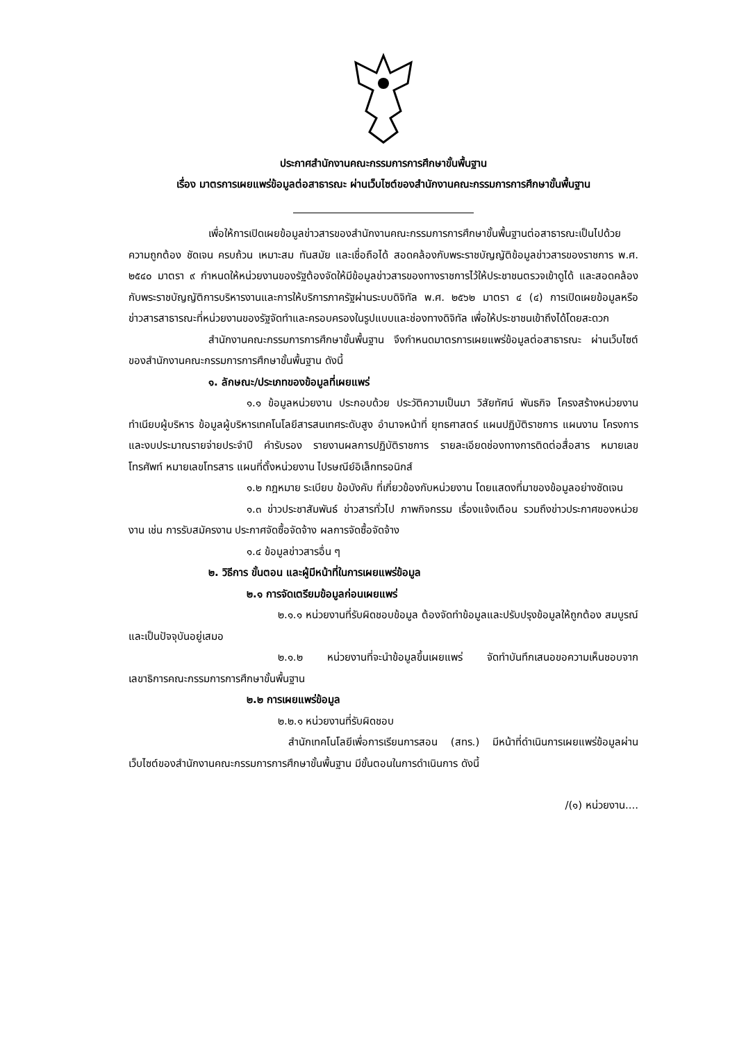ประกาศสำนักงานคณะกรรมการการศึกษาขั้นพื้นฐาน
เรื่อง มาตรการเผยแพร่ข้อมูลต่อสาธารณะ ผ่านเว็บไซต์ของสำนักงานคณะกรรมการการศึกษาขั้นพื้นฐาน
เพื่อให้การเปิดเผยข้อมูลข่าวสารของสำนักงานคณะกรรมการการศึกษาขั้นพื้นฐานต่อสาธารณะเป็นไปด้วยความถูกต้อง ชัดเจน ครบถ้วน เหมาะสม ทันสมัย และเชื่อถือได้ สอดคล้องกับพระราชบัญญัติข้อมูลข่าวสารของราชการ พ.ศ. ๒๕๔๐ มาตรา ๙ กำหนดให้หน่วยงานของรัฐต้องจัดให้มีข้อมูลข่าวสารของทางราชการไว้ให้ประชาชนตรวจเข้าดูได้ และสอดคล้องกับพระราชบัญญัติการบริหารงานและการให้บริการภาครัฐผ่านระบบดิจิทัล พ.ศ. ๒๕๖๒ มาตรา ๔ (๔) การเปิดเผยข้อมูลหรือข่าวสารสาธารณะที่หน่วยงานของรัฐจัดทำและครอบครองในรูปแบบและช่องทางดิจิทัล เพื่อให้ประชาชนเข้าถึงได้โดยสะดวก
สำนักงานคณะกรรมการการศึกษาขั้นพื้นฐาน จึงกำหนดมาตรการเผยแพร่ข้อมูลต่อสาธารณะ ผ่านเว็บไซต์ของสำนักงานคณะกรรมการการศึกษาขั้นพื้นฐาน ดังนี้
๑. ลักษณะ/ประเภทของข้อมูลที่เผยแพร่
๑.๑ ข้อมูลหน่วยงาน ประกอบด้วย ประวัติความเป็นมา วิสัยทัศน์ พันธกิจ โครงสร้างหน่วยงาน ทำเนียบผู้บริหาร ข้อมูลผู้บริหารเทคโนโลยีสารสนเทศระดับสูง อำนาจหน้าที่ ยุทธศาสตร์ แผนปฏิบัติราชการ แผนงาน โครงการ และงบประมาณรายจ่ายประจำปี คำรับรอง รายงานผลการปฏิบัติราชการ รายละเอียดช่องทางการติดต่อสื่อสาร หมายเลขโทรศัพท์ หมายเลขโทรสาร แผนที่ตั้งหน่วยงาน ไปรษณีย์อิเล็กทรอนิกส์
๑.๒ กฎหมาย ระเบียบ ข้อบังคับ ที่เกี่ยวข้องกับหน่วยงาน โดยแสดงที่มาของข้อมูลอย่างชัดเจน
๑.๓ ข่าวประชาสัมพันธ์ ข่าวสารทั่วไป ภาพกิจกรรม เรื่องแจ้งเตือน รวมถึงข่าวประกาศของหน่วยงาน เช่น การรับสมัครงาน ประกาศจัดซื้อจัดจ้าง ผลการจัดซื้อจัดจ้าง
๑.๔ ข้อมูลข่าวสารอื่น ๆ
๒. วิธีการ ขั้นตอน และผู้มีหน้าที่ในการเผยแพร่ข้อมูล
๒.๑ การจัดเตรียมข้อมูลก่อนเผยแพร่
๒.๑.๑ หน่วยงานที่รับผิดชอบข้อมูล ต้องจัดทำข้อมูลและปรับปรุงข้อมูลให้ถูกต้อง สมบูรณ์ และเป็นปัจจุบันอยู่เสมอ
๒.๑.๒ หน่วยงานที่จะนำข้อมูลขึ้นเผยแพร่ จัดทำบันทึกเสนอขอความเห็นชอบจาก เลขาธิการคณะกรรมการการศึกษาขั้นพื้นฐาน
๒.๒ การเผยแพร่ข้อมูล
๒.๒.๑ หน่วยงานที่รับผิดชอบ
สำนักเทคโนโลยีเพื่อการเรียนการสอน (สทร.) มีหน้าที่ดำเนินการเผยแพร่ข้อมูลผ่านเว็บไซต์ของสำนักงานคณะกรรมการการศึกษาขั้นพื้นฐาน มีขั้นตอนในการดำเนินการ ดังนี้
/(๑) หน่วยงาน....